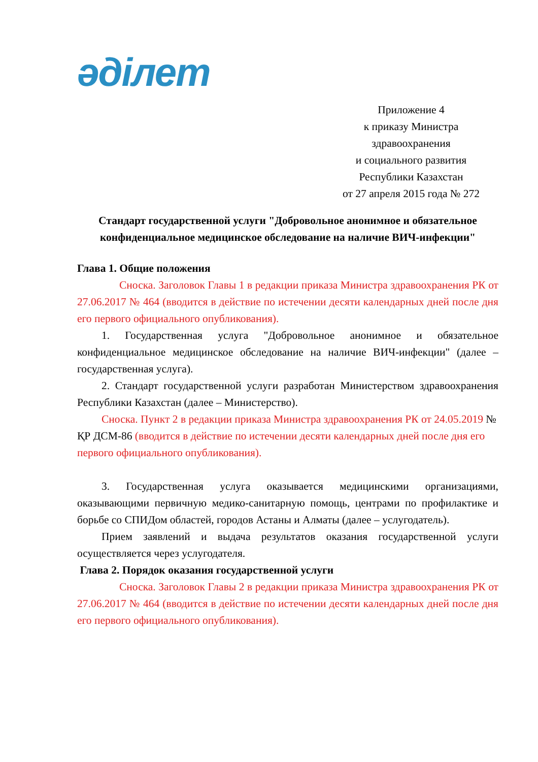әділет
Приложение 4
к приказу Министра
здравоохранения
и социального развития
Республики Казахстан
от 27 апреля 2015 года № 272
Стандарт государственной услуги "Добровольное анонимное и обязательное конфиденциальное медицинское обследование на наличие ВИЧ-инфекции"
Глава 1. Общие положения
Сноска. Заголовок Главы 1 в редакции приказа Министра здравоохранения РК от 27.06.2017 № 464 (вводится в действие по истечении десяти календарных дней после дня его первого официального опубликования).
1. Государственная услуга "Добровольное анонимное и обязательное конфиденциальное медицинское обследование на наличие ВИЧ-инфекции" (далее – государственная услуга).
2. Стандарт государственной услуги разработан Министерством здравоохранения Республики Казахстан (далее – Министерство).
Сноска. Пункт 2 в редакции приказа Министра здравоохранения РК от 24.05.2019 № ҚР ДСМ-86 (вводится в действие по истечении десяти календарных дней после дня его первого официального опубликования).
3. Государственная услуга оказывается медицинскими организациями, оказывающими первичную медико-санитарную помощь, центрами по профилактике и борьбе со СПИДом областей, городов Астаны и Алматы (далее – услугодатель).
Прием заявлений и выдача результатов оказания государственной услуги осуществляется через услугодателя.
Глава 2. Порядок оказания государственной услуги
Сноска. Заголовок Главы 2 в редакции приказа Министра здравоохранения РК от 27.06.2017 № 464 (вводится в действие по истечении десяти календарных дней после дня его первого официального опубликования).